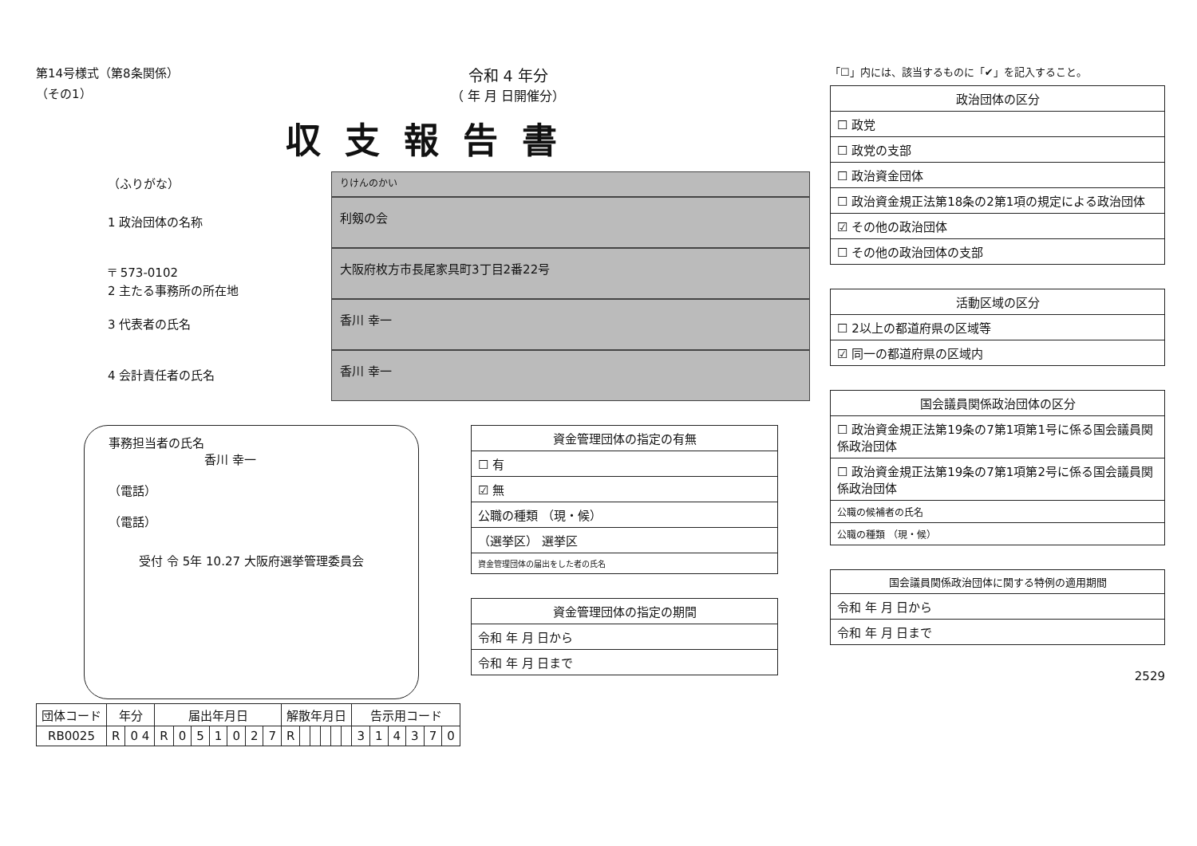第14号様式（第8条関係）
（その1）
令和 4 年分
（ 年 月 日開催分）
収支報告書
（ふりがな）
りけんのかい
1 政治団体の名称
利剱の会
〒 573-0102
2 主たる事務所の所在地
大阪府枚方市長尾家具町3丁目2番22号
3 代表者の氏名
香川 幸一
4 会計責任者の氏名
香川 幸一
事務担当者の氏名
香川 幸一
（電話）
（電話）
受付 令 5年 10.27 大阪府選挙管理委員会
資金管理団体の指定の有無
☐ 有
☑ 無
公職の種類 （現・候）
（選挙区） 選挙区
資金管理団体の届出をした者の氏名
資金管理団体の指定の期間
令和 年 月 日から
令和 年 月 日まで
| 団体コード | 年分 | | 届出年月日 | | | | | | | 解散年月日 | | | | | | 告示用コード | | | | | |
| --- | --- | --- | --- | --- | --- | --- | --- | --- | --- | --- | --- | --- | --- | --- | --- | --- | --- | --- | --- | --- | --- |
| RB0025 | R | 0 4 | R | 0 | 5 | 1 | 0 | 2 | 7 | R | | | | | | 3 | 1 | 4 | 3 | 7 | 0 |
「☐」内には、該当するものに「✔」を記入すること。
政治団体の区分
☐ 政党
☐ 政党の支部
☐ 政治資金団体
☐ 政治資金規正法第18条の2第1項の規定による政治団体
☑ その他の政治団体
☐ その他の政治団体の支部
活動区域の区分
☐ 2以上の都道府県の区域等
☑ 同一の都道府県の区域内
国会議員関係政治団体の区分
☐ 政治資金規正法第19条の7第1項第1号に係る国会議員関係政治団体
☐ 政治資金規正法第19条の7第1項第2号に係る国会議員関係政治団体
公職の候補者の氏名
公職の種類 （現・候）
国会議員関係政治団体に関する特例の適用期間
令和 年 月 日から
令和 年 月 日まで
2529